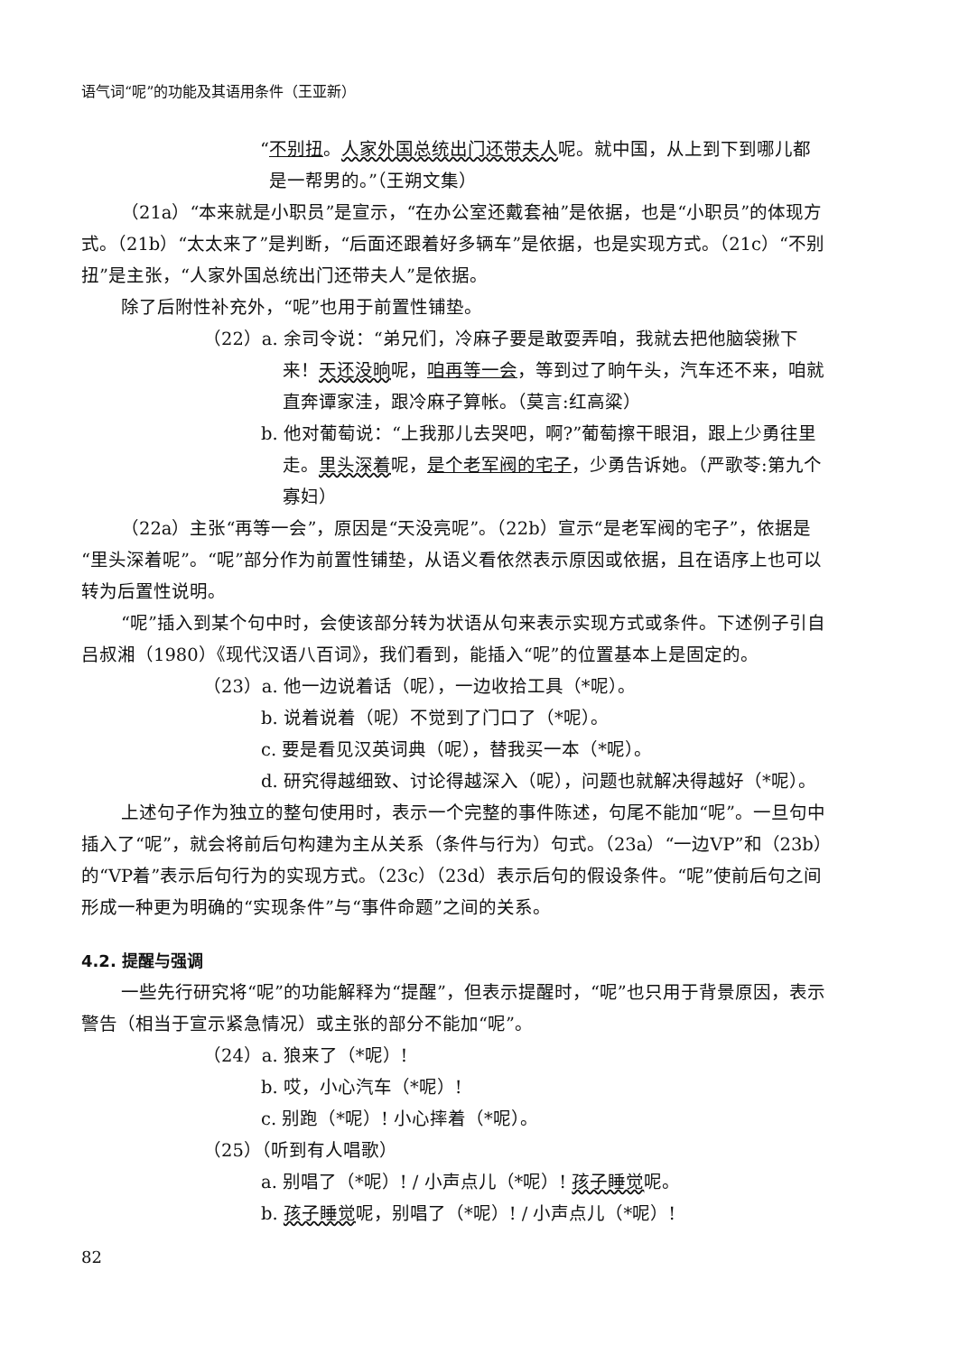语气词“呢”的功能及其语用条件（王亚新）
“不别扭。人家外国总统出门还带夫人呢。就中国，从上到下到哪儿都是一帮男的。”（王朔文集）
（21a）“本来就是小职员”是宣示，“在办公室还戴套袖”是依据，也是“小职员”的体现方式。（21b）“太太来了”是判断，“后面还跟着好多辆车”是依据，也是实现方式。（21c）“不别扭”是主张，“人家外国总统出门还带夫人”是依据。
除了后附性补充外，“呢”也用于前置性铺垫。
（22）a. 余司令说：“弟兄们，冷麻子要是敢耍弄咱，我就去把他脑袋揪下来！天还没晌呢，咱再等一会，等到过了晌午头，汽车还不来，咱就直奔谭家洼，跟冷麻子算帐。（莫言:红高粱）
b. 他对葡萄说：“上我那儿去哭吧，啊?”葡萄擦干眼泪，跟上少勇往里走。里头深着呢，是个老军阀的宅子，少勇告诉她。（严歌苓:第九个寡妇）
（22a）主张“再等一会”，原因是“天没亮呢”。（22b）宣示“是老军阀的宅子”，依据是“里头深着呢”。“呢”部分作为前置性铺垫，从语义看依然表示原因或依据，且在语序上也可以转为后置性说明。
“呢”插入到某个句中时，会使该部分转为状语从句来表示实现方式或条件。下述例子引自吕叔湘（1980）《现代汉语八百词》，我们看到，能插入“呢”的位置基本上是固定的。
（23）a. 他一边说着话（呢），一边收拾工具（*呢）。
b. 说着说着（呢）不觉到了门口了（*呢）。
c. 要是看见汉英词典（呢），替我买一本（*呢）。
d. 研究得越细致、讨论得越深入（呢），问题也就解决得越好（*呢）。
上述句子作为独立的整句使用时，表示一个完整的事件陈述，句尾不能加“呢”。一旦句中插入了“呢”，就会将前后句构建为主从关系（条件与行为）句式。（23a）“一边VP”和（23b）的“VP着”表示后句行为的实现方式。（23c）（23d）表示后句的假设条件。“呢”使前后句之间形成一种更为明确的“实现条件”与“事件命题”之间的关系。
4.2. 提醒与强调
一些先行研究将“呢”的功能解释为“提醒”，但表示提醒时，“呢”也只用于背景原因，表示警告（相当于宣示紧急情况）或主张的部分不能加“呢”。
（24）a. 狼来了（*呢）!
b. 哎，小心汽车（*呢）!
c. 别跑（*呢）! 小心摔着（*呢）。
（25）（听到有人唱歌）
a. 别唱了（*呢）! / 小声点儿（*呢）! 孩子睡觉呢。
b. 孩子睡觉呢，别唱了（*呢）! / 小声点儿（*呢）!
82